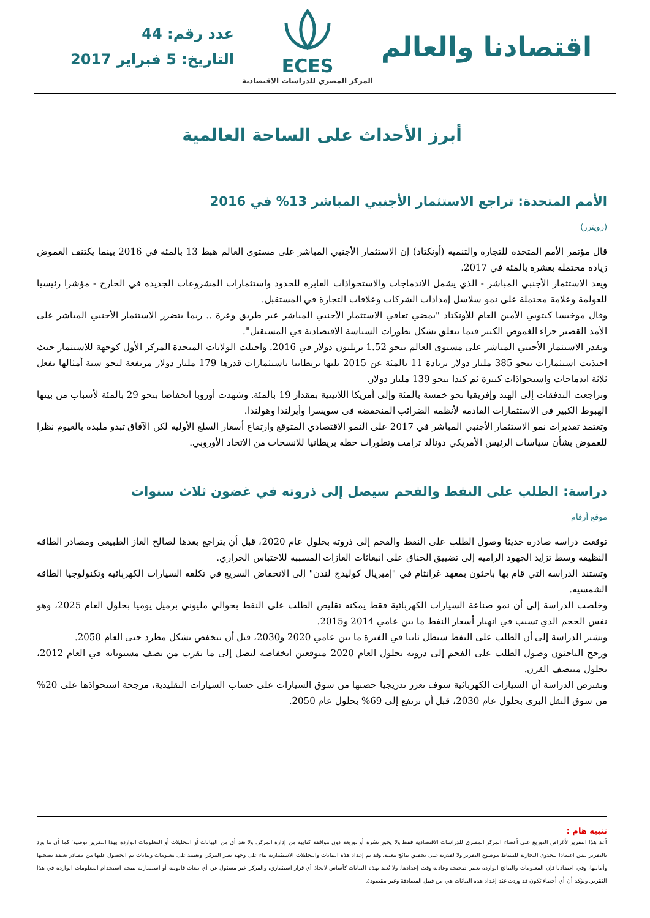اقتصادنا والعالم
ECES
المركز المصري للدراسات الاقتصادية
عدد رقم: 44
التاريخ: 5 فبراير 2017
أبرز الأحداث على الساحة العالمية
الأمم المتحدة: تراجع الاستثمار الأجنبي المباشر 13% في 2016
(رويترز)
قال مؤتمر الأمم المتحدة للتجارة والتنمية (أونكتاد) إن الاستثمار الأجنبي المباشر على مستوى العالم هبط 13 بالمئة في 2016 بينما يكتنف الغموض زيادة محتملة بعشرة بالمئة في 2017.
ويعد الاستثمار الأجنبي المباشر - الذي يشمل الاندماجات والاستحواذات العابرة للحدود واستثمارات المشروعات الجديدة في الخارج - مؤشرا رئيسيا للعولمة وعلامة محتملة على نمو سلاسل إمدادات الشركات وعلاقات التجارة في المستقبل.
وقال موخيسا كيتويي الأمين العام للأونكتاد "يمضي تعافي الاستثمار الأجنبي المباشر عبر طريق وعرة .. ربما يتضرر الاستثمار الأجنبي المباشر على الأمد القصير جراء الغموض الكبير فيما يتعلق بشكل تطورات السياسة الاقتصادية في المستقبل".
ويقدر الاستثمار الأجنبي المباشر على مستوى العالم بنحو 1.52 تريليون دولار في 2016. واحتلت الولايات المتحدة المركز الأول كوجهة للاستثمار حيث اجتذبت استثمارات بنحو 385 مليار دولار بزيادة 11 بالمئة عن 2015 تليها بريطانيا باستثمارات قدرها 179 مليار دولار مرتفعة لنحو ستة أمثالها بفعل ثلاثة اندماجات واستحواذات كبيرة ثم كندا بنحو 139 مليار دولار.
وتراجعت التدفقات إلى الهند وإفريقيا نحو خمسة بالمئة وإلى أمريكا اللاتينية بمقدار 19 بالمئة. وشهدت أوروبا انخفاضا بنحو 29 بالمئة لأسباب من بينها الهبوط الكبير في الاستثمارات القادمة لأنظمة الضرائب المنخفضة في سويسرا وأيرلندا وهولندا.
وتعتمد تقديرات نمو الاستثمار الأجنبي المباشر في 2017 على النمو الاقتصادي المتوقع وارتفاع أسعار السلع الأولية لكن الآفاق تبدو ملبدة بالغيوم نظرا للغموض بشأن سياسات الرئيس الأمريكي دونالد ترامب وتطورات خطة بريطانيا للانسحاب من الاتحاد الأوروبي.
دراسة: الطلب على النفط والفحم سيصل إلى ذروته في غضون ثلاث سنوات
موقع أرقام
توقعت دراسة صادرة حديثا وصول الطلب على النفط والفحم إلى ذروته بحلول عام 2020، قبل أن يتراجع بعدها لصالح الغاز الطبيعي ومصادر الطاقة النظيفة وسط تزايد الجهود الرامية إلى تضييق الخناق على انبعاثات الغازات المسببة للاحتباس الحراري.
وتستند الدراسة التي قام بها باحثون بمعهد غرانثام في "إمبريال كوليدج لندن" إلى الانخفاض السريع في تكلفة السيارات الكهربائية وتكنولوجيا الطاقة الشمسية.
وخلصت الدراسة إلى أن نمو صناعة السيارات الكهربائية فقط يمكنه تقليص الطلب على النفط بحوالي مليوني برميل يوميا بحلول العام 2025، وهو نفس الحجم الذي تسبب في انهيار أسعار النفط ما بين عامي 2014 و2015.
وتشير الدراسة إلى أن الطلب على النفط سيظل ثابتا في الفترة ما بين عامي 2020 و2030، قبل أن ينخفض بشكل مطرد حتى العام 2050.
ورجح الباحثون وصول الطلب على الفحم إلى ذروته بحلول العام 2020 متوقعين انخفاضه ليصل إلى ما يقرب من نصف مستوياته في العام 2012، بحلول منتصف القرن.
وتفترض الدراسة أن السيارات الكهربائية سوف تعزز تدريجيا حصتها من سوق السيارات على حساب السيارات التقليدية، مرجحة استحواذها على 20% من سوق النقل البري بحلول عام 2030، قبل أن ترتفع إلى 69% بحلول عام 2050.
تنبيه هام :
أعد هذا التقرير لأغراض التوزيع على أعضاء المركز المصري للدراسات الاقتصادية فقط ولا يجوز نشره أو توزيعه دون موافقة كتابية من إدارة المركز. ولا تعد أي من البيانات أو التحليلات أو المعلومات الواردة بهذا التقرير توصية؛ كما أن ما ورد بالتقرير ليس اعتمادا للجدوى التجارية للنشاط موضوع التقرير ولا لقدرته على تحقيق نتائج معينة. وقد تم إعداد هذه البيانات والتحليلات الاستثمارية بناء على وجهة نظر المركز، وتعتمد على معلومات وبيانات تم الحصول عليها من مصادر نعتقد بصحتها وأمانتها، وفي اعتقادنا فإن المعلومات والنتائج الواردة تعتبر صحيحة وعادلة وقت إعدادها. ولا يُعتد بهذه البيانات كأساس لاتخاذ أي قرار استثماري، والمركز غير مسئول عن أي تبعات قانونية أو استثمارية نتيجة استخدام المعلومات الواردة في هذا التقرير. ونؤكد أن أي أخطاء تكون قد وردت عند إعداد هذه البيانات هي من قبيل المصادفة وغير مقصودة.